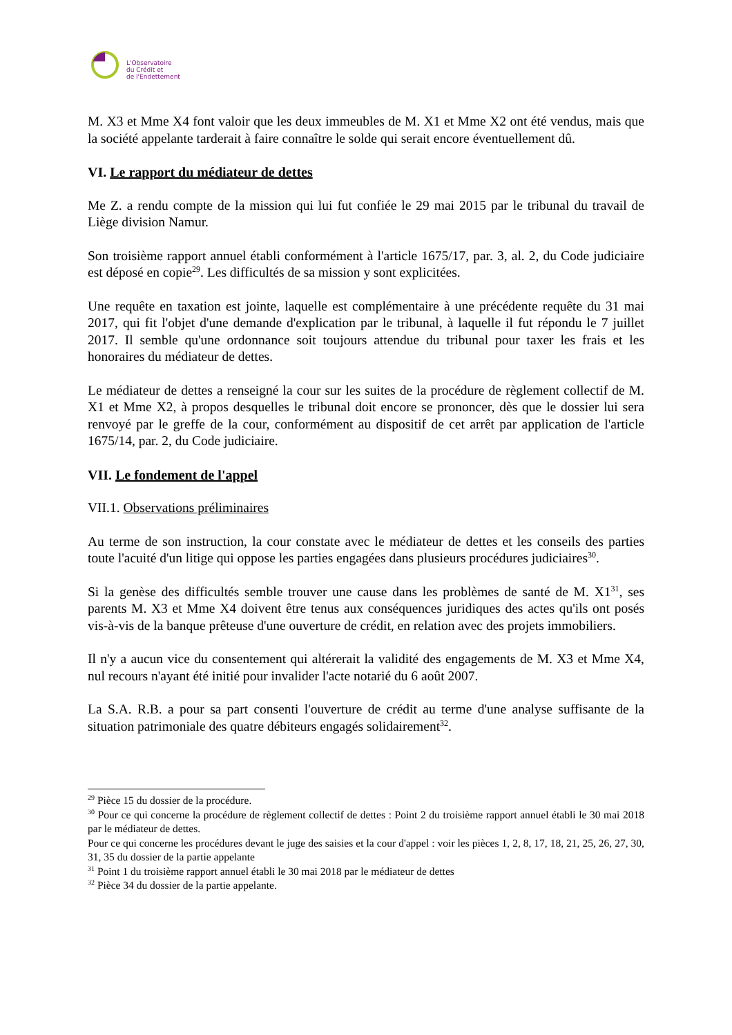L'Observatoire
du Crédit et
de l'Endettement
M. X3 et Mme X4 font valoir que les deux immeubles de M. X1 et Mme X2 ont été vendus, mais que la société appelante tarderait à faire connaître le solde qui serait encore éventuellement dû.
VI. Le rapport du médiateur de dettes
Me Z. a rendu compte de la mission qui lui fut confiée le 29 mai 2015 par le tribunal du travail de Liège division Namur.
Son troisième rapport annuel établi conformément à l'article 1675/17, par. 3, al. 2, du Code judiciaire est déposé en copie<sup>29</sup>. Les difficultés de sa mission y sont explicitées.
Une requête en taxation est jointe, laquelle est complémentaire à une précédente requête du 31 mai 2017, qui fit l'objet d'une demande d'explication par le tribunal, à laquelle il fut répondu le 7 juillet 2017. Il semble qu'une ordonnance soit toujours attendue du tribunal pour taxer les frais et les honoraires du médiateur de dettes.
Le médiateur de dettes a renseigné la cour sur les suites de la procédure de règlement collectif de M. X1 et Mme X2, à propos desquelles le tribunal doit encore se prononcer, dès que le dossier lui sera renvoyé par le greffe de la cour, conformément au dispositif de cet arrêt par application de l'article 1675/14, par. 2, du Code judiciaire.
VII. Le fondement de l'appel
VII.1. Observations préliminaires
Au terme de son instruction, la cour constate avec le médiateur de dettes et les conseils des parties toute l'acuité d'un litige qui oppose les parties engagées dans plusieurs procédures judiciaires<sup>30</sup>.
Si la genèse des difficultés semble trouver une cause dans les problèmes de santé de M. X1<sup>31</sup>, ses parents M. X3 et Mme X4 doivent être tenus aux conséquences juridiques des actes qu'ils ont posés vis-à-vis de la banque prêteuse d'une ouverture de crédit, en relation avec des projets immobiliers.
Il n'y a aucun vice du consentement qui altérerait la validité des engagements de M. X3 et Mme X4, nul recours n'ayant été initié pour invalider l'acte notarié du 6 août 2007.
La S.A. R.B. a pour sa part consenti l'ouverture de crédit au terme d'une analyse suffisante de la situation patrimoniale des quatre débiteurs engagés solidairement<sup>32</sup>.
<sup>29</sup> Pièce 15 du dossier de la procédure.
<sup>30</sup> Pour ce qui concerne la procédure de règlement collectif de dettes : Point 2 du troisième rapport annuel établi le 30 mai 2018 par le médiateur de dettes.
Pour ce qui concerne les procédures devant le juge des saisies et la cour d'appel : voir les pièces 1, 2, 8, 17, 18, 21, 25, 26, 27, 30, 31, 35 du dossier de la partie appelante
<sup>31</sup> Point 1 du troisième rapport annuel établi le 30 mai 2018 par le médiateur de dettes
<sup>32</sup> Pièce 34 du dossier de la partie appelante.